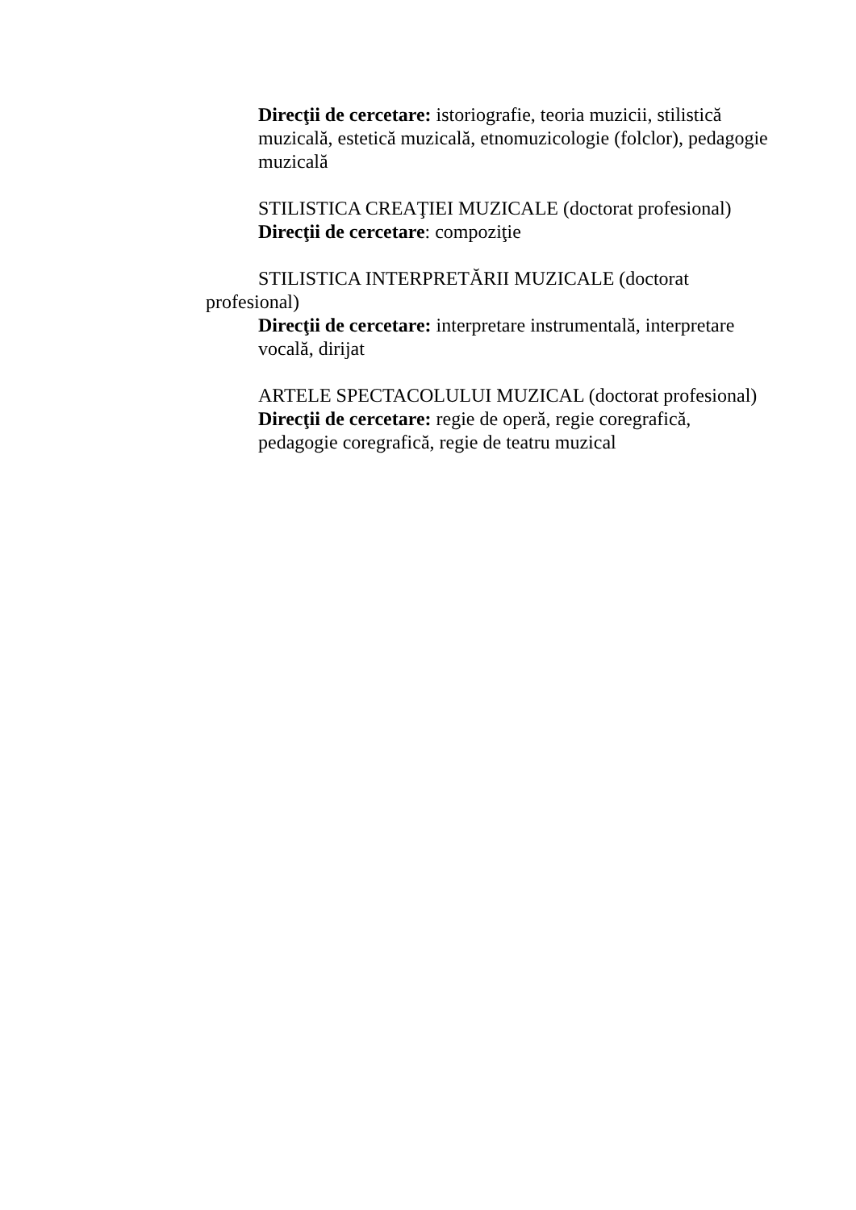Direcţii de cercetare: istoriografie, teoria muzicii, stilistică muzicală, estetică muzicală, etnomuzicologie (folclor), pedagogie muzicală
STILISTICA CREAŢIEI MUZICALE (doctorat profesional)
Direcţii de cercetare: compoziţie
STILISTICA INTERPRETĂRII MUZICALE (doctorat profesional)
Direcţii de cercetare: interpretare instrumentală, interpretare vocală, dirijat
ARTELE SPECTACOLULUI MUZICAL (doctorat profesional)
Direcţii de cercetare: regie de operă, regie coregrafică, pedagogie coregrafică, regie de teatru muzical